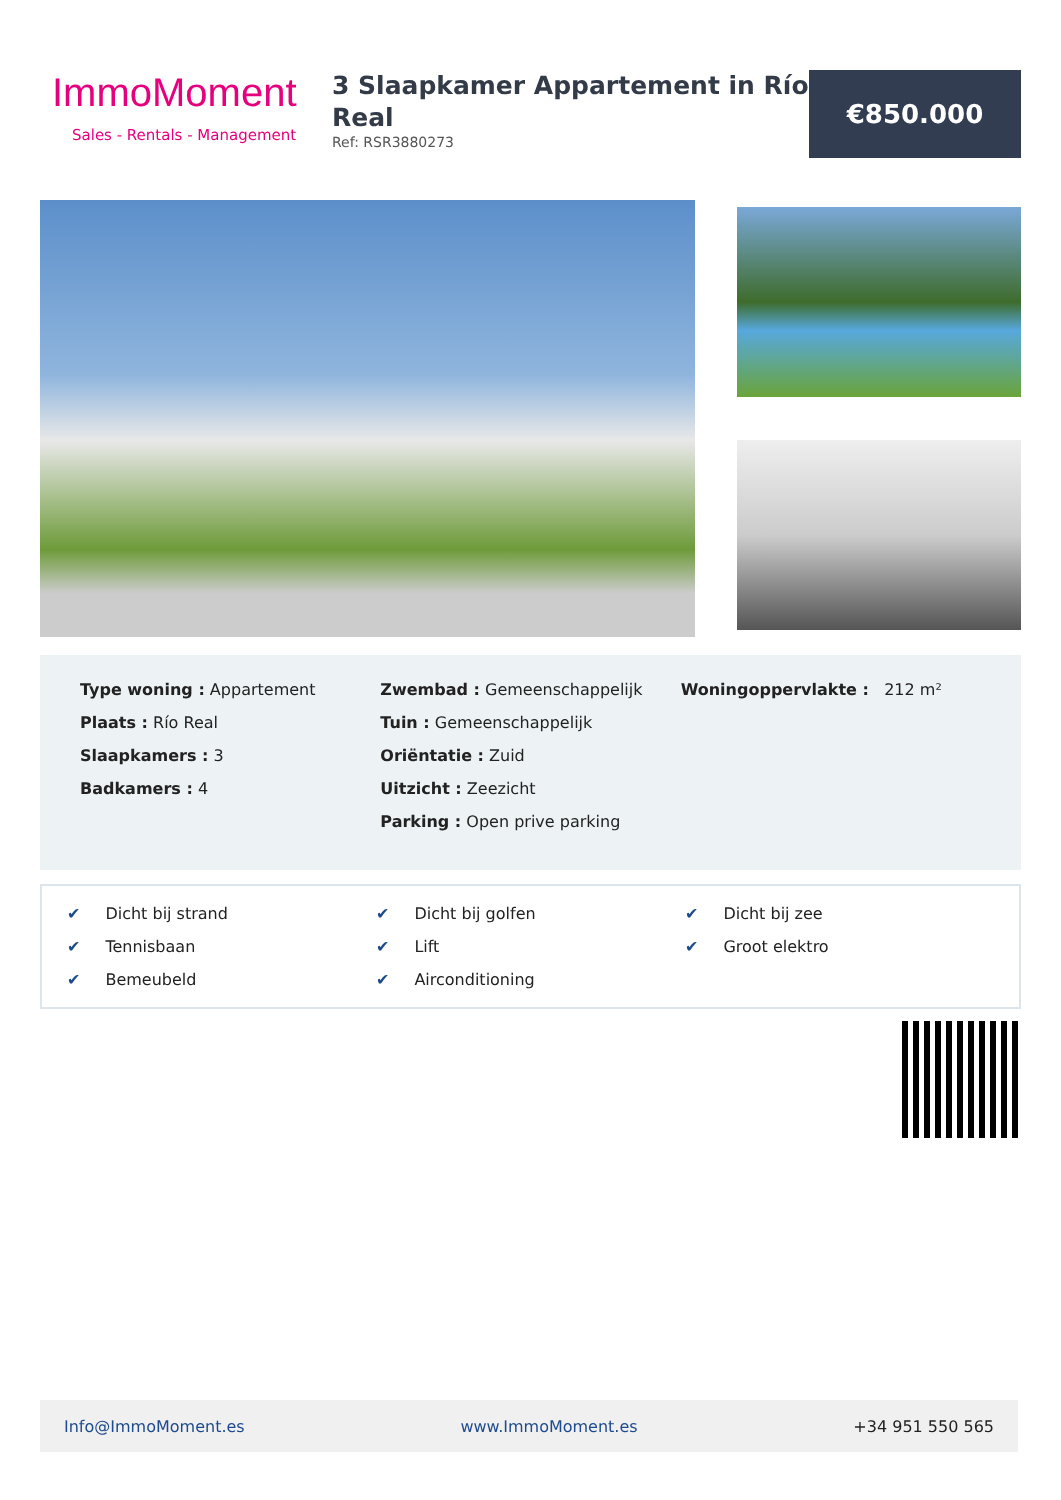ImmoMoment
Sales - Rentals - Management
3 Slaapkamer Appartement in Río Real
Ref: RSR3880273
€850.000
Type woning : Appartement
Plaats : Río Real
Slaapkamers : 3
Badkamers : 4
Zwembad : Gemeenschappelijk
Tuin : Gemeenschappelijk
Oriëntatie : Zuid
Uitzicht : Zeezicht
Parking : Open prive parking
Woningoppervlakte : 212 m²
✔ Dicht bij strand
✔ Dicht bij golfen
✔ Dicht bij zee
✔ Tennisbaan
✔ Lift
✔ Groot elektro
✔ Bemeubeld
✔ Airconditioning
Info@ImmoMoment.es www.ImmoMoment.es +34 951 550 565